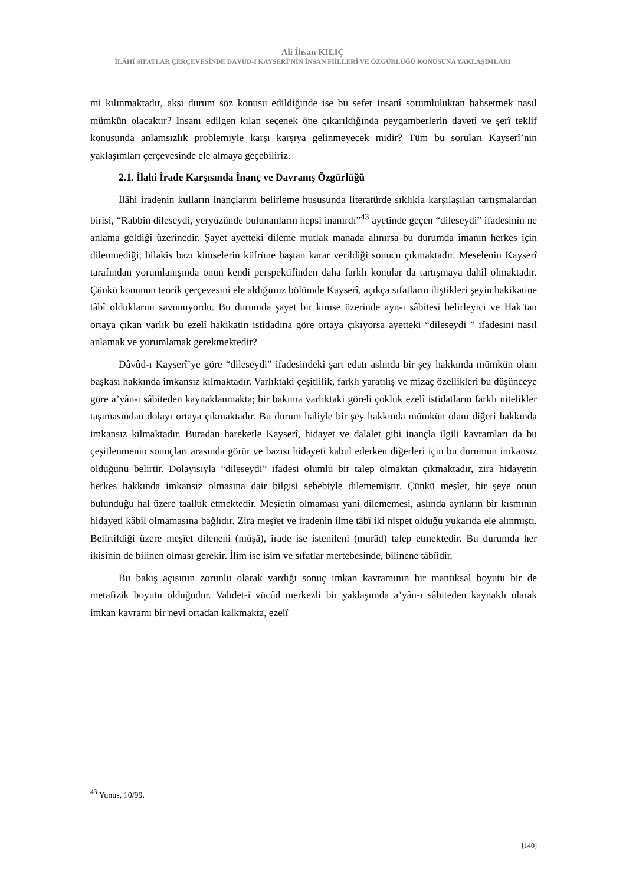Ali İhsan KILIÇ
İLÂHÎ SIFATLAR ÇERÇEVESİNDE DÂVÛD-I KAYSERÎ’NİN İNSAN FİİLLERİ VE ÖZGÜRLÜĞÜ KONUSUNA YAKLAŞIMLARI
mi kılınmaktadır, aksi durum söz konusu edildiğinde ise bu sefer insanî sorumluluktan bahsetmek nasıl mümkün olacaktır? İnsanı edilgen kılan seçenek öne çıkarıldığında peygamberlerin daveti ve şerî teklif konusunda anlamsızlık problemiyle karşı karşıya gelinmeyecek midir? Tüm bu soruları Kayserî’nin yaklaşımları çerçevesinde ele almaya geçebiliriz.
2.1. İlahi İrade Karşısında İnanç ve Davranış Özgürlüğü
İlâhi iradenin kulların inançlarını belirleme hususunda literatürde sıklıkla karşılaşılan tartışmalardan birisi, “Rabbin dileseydi, yeryüzünde bulunanların hepsi inanırdı”<sup>43</sup> ayetinde geçen “dileseydi” ifadesinin ne anlama geldiği üzerinedir. Şayet ayetteki dileme mutlak manada alınırsa bu durumda imanın herkes için dilenmediği, bilakis bazı kimselerin küfrüne baştan karar verildiği sonucu çıkmaktadır. Meselenin Kayserî tarafından yorumlanışında onun kendi perspektifinden daha farklı konular da tartışmaya dahil olmaktadır. Çünkü konunun teorik çerçevesini ele aldığımız bölümde Kayserî, açıkça sıfatların iliştikleri şeyin hakikatine tâbî olduklarını savunuyordu. Bu durumda şayet bir kimse üzerinde ayn-ı sâbitesi belirleyici ve Hak’tan ortaya çıkan varlık bu ezelî hakikatin istidadına göre ortaya çıkıyorsa ayetteki “dileseydi ” ifadesini nasıl anlamak ve yorumlamak gerekmektedir?
Dâvûd-ı Kayserî’ye göre “dileseydi” ifadesindeki şart edatı aslında bir şey hakkında mümkün olanı başkası hakkında imkansız kılmaktadır. Varlıktaki çeşitlilik, farklı yaratılış ve mizaç özellikleri bu düşünceye göre a’yân-ı sâbiteden kaynaklanmakta; bir bakıma varlıktaki göreli çokluk ezelî istidatların farklı nitelikler taşımasından dolayı ortaya çıkmaktadır. Bu durum haliyle bir şey hakkında mümkün olanı diğeri hakkında imkansız kılmaktadır. Buradan hareketle Kayserî, hidayet ve dalalet gibi inançla ilgili kavramları da bu çeşitlenmenin sonuçları arasında görür ve bazısı hidayeti kabul ederken diğerleri için bu durumun imkansız olduğunu belirtir. Dolayısıyla “dileseydi” ifadesi olumlu bir talep olmaktan çıkmaktadır, zira hidayetin herkes hakkında imkansız olmasına dair bilgisi sebebiyle dilememiştir. Çünkü meşîet, bir şeye onun bulunduğu hal üzere taalluk etmektedir. Meşîetin olmaması yani dilememesi, aslında aynların bir kısmının hidayeti kâbil olmamasına bağlıdır. Zira meşîet ve iradenin ilme tâbî iki nispet olduğu yukarıda ele alınmıştı. Belirtildiği üzere meşîet dileneni (müşâ), irade ise istenileni (murâd) talep etmektedir. Bu durumda her ikisinin de bilinen olması gerekir. İlim ise isim ve sıfatlar mertebesinde, bilinene tâbîidir.
Bu bakış açısının zorunlu olarak vardığı sonuç imkan kavramının bir mantıksal boyutu bir de metafizik boyutu olduğudur. Vahdet-i vücûd merkezli bir yaklaşımda a’yân-ı sâbiteden kaynaklı olarak imkan kavramı bir nevi ortadan kalkmakta, ezelî
<sup>43</sup> Yunus, 10/99.
[140]